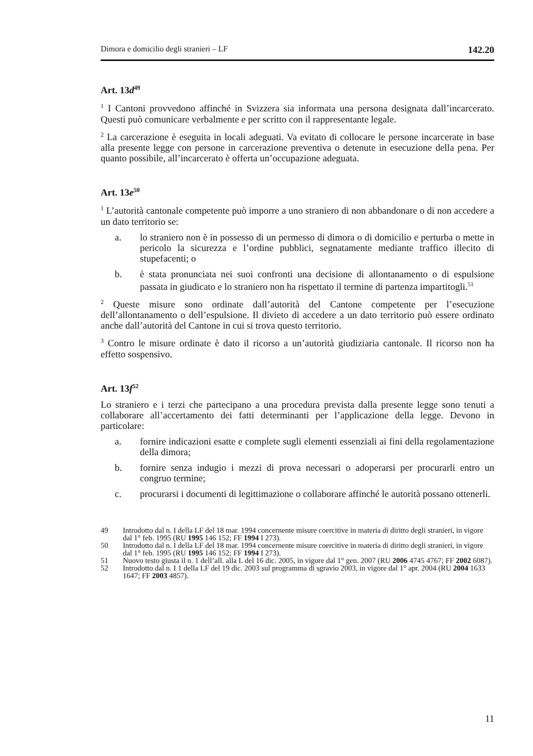Dimora e domicilio degli stranieri – LF 142.20
Art. 13d<sup>49</sup>
<sup>1</sup> I Cantoni provvedono affinché in Svizzera sia informata una persona designata dall’incarcerato. Questi può comunicare verbalmente e per scritto con il rappresentante legale.
<sup>2</sup> La carcerazione è eseguita in locali adeguati. Va evitato di collocare le persone incarcerate in base alla presente legge con persone in carcerazione preventiva o detenute in esecuzione della pena. Per quanto possibile, all’incarcerato è offerta un’occupazione adeguata.
Art. 13e<sup>50</sup>
<sup>1</sup> L’autorità cantonale competente può imporre a uno straniero di non abbandonare o di non accedere a un dato territorio se:
a. lo straniero non è in possesso di un permesso di dimora o di domicilio e perturba o mette in pericolo la sicurezza e l’ordine pubblici, segnatamente mediante traffico illecito di stupefacenti; o
b. è stata pronunciata nei suoi confronti una decisione di allontanamento o di espulsione passata in giudicato e lo straniero non ha rispettato il termine di partenza impartitogli.<sup>51</sup>
<sup>2</sup> Queste misure sono ordinate dall’autorità del Cantone competente per l’esecuzione dell’allontanamento o dell’espulsione. Il divieto di accedere a un dato territorio può essere ordinato anche dall’autorità del Cantone in cui si trova questo territorio.
<sup>3</sup> Contro le misure ordinate è dato il ricorso a un’autorità giudiziaria cantonale. Il ricorso non ha effetto sospensivo.
Art. 13f<sup>52</sup>
Lo straniero e i terzi che partecipano a una procedura prevista dalla presente legge sono tenuti a collaborare all’accertamento dei fatti determinanti per l’applicazione della legge. Devono in particolare:
a. fornire indicazioni esatte e complete sugli elementi essenziali ai fini della regolamentazione della dimora;
b. fornire senza indugio i mezzi di prova necessari o adoperarsi per procurarli entro un congruo termine;
c. procurarsi i documenti di legittimazione o collaborare affinché le autorità possano ottenerli.
49 Introdotto dal n. I della LF del 18 mar. 1994 concernente misure coercitive in materia di diritto degli stranieri, in vigore dal 1° feb. 1995 (RU 1995 146 152; FF 1994 I 273).
50 Introdotto dal n. I della LF del 18 mar. 1994 concernente misure coercitive in materia di diritto degli stranieri, in vigore dal 1° feb. 1995 (RU 1995 146 152; FF 1994 I 273).
51 Nuovo testo giusta il n. 1 dell’all. alla L del 16 dic. 2005, in vigore dal 1° gen. 2007 (RU 2006 4745 4767; FF 2002 6087).
52 Introdotto dal n. I 1 della LF del 19 dic. 2003 sul programma di sgravio 2003, in vigore dal 1° apr. 2004 (RU 2004 1633 1647; FF 2003 4857).
11